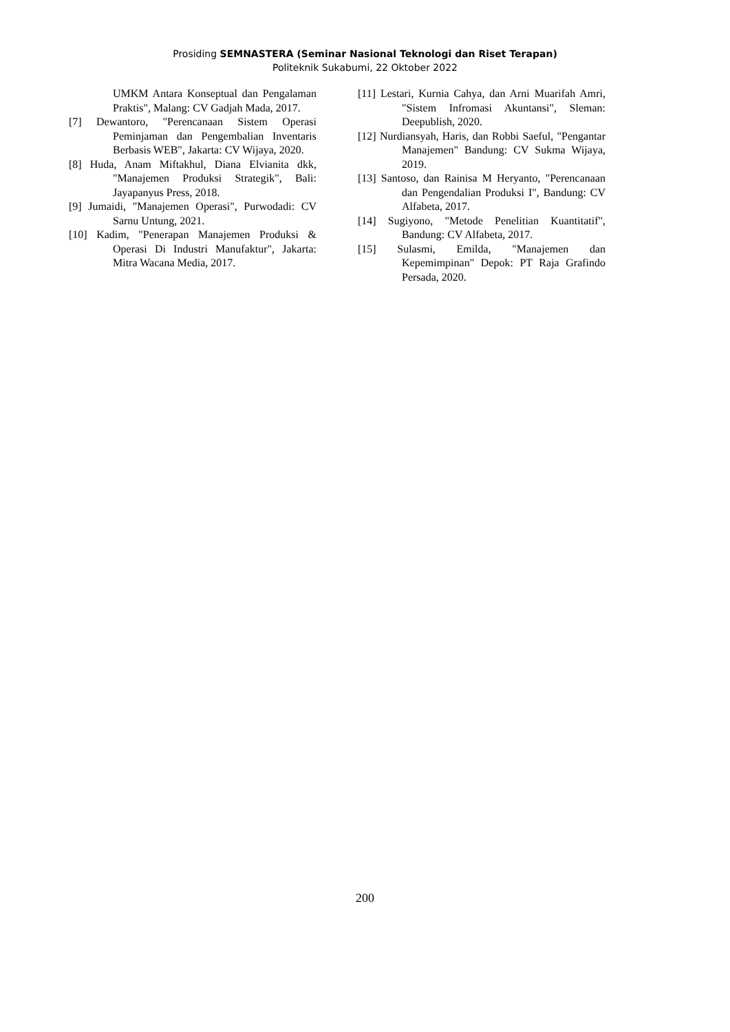Prosiding SEMNASTERA (Seminar Nasional Teknologi dan Riset Terapan)
Politeknik Sukabumi, 22 Oktober 2022
UMKM Antara Konseptual dan Pengalaman Praktis", Malang: CV Gadjah Mada, 2017.
[7] Dewantoro, "Perencanaan Sistem Operasi Peminjaman dan Pengembalian Inventaris Berbasis WEB", Jakarta: CV Wijaya, 2020.
[8] Huda, Anam Miftakhul, Diana Elvianita dkk, "Manajemen Produksi Strategik", Bali: Jayapanyus Press, 2018.
[9] Jumaidi, "Manajemen Operasi", Purwodadi: CV Sarnu Untung, 2021.
[10] Kadim, "Penerapan Manajemen Produksi & Operasi Di Industri Manufaktur", Jakarta: Mitra Wacana Media, 2017.
[11] Lestari, Kurnia Cahya, dan Arni Muarifah Amri, "Sistem Infromasi Akuntansi", Sleman: Deepublish, 2020.
[12] Nurdiansyah, Haris, dan Robbi Saeful, "Pengantar Manajemen" Bandung: CV Sukma Wijaya, 2019.
[13] Santoso, dan Rainisa M Heryanto, "Perencanaan dan Pengendalian Produksi I", Bandung: CV Alfabeta, 2017.
[14] Sugiyono, "Metode Penelitian Kuantitatif", Bandung: CV Alfabeta, 2017.
[15] Sulasmi, Emilda, "Manajemen dan Kepemimpinan" Depok: PT Raja Grafindo Persada, 2020.
200